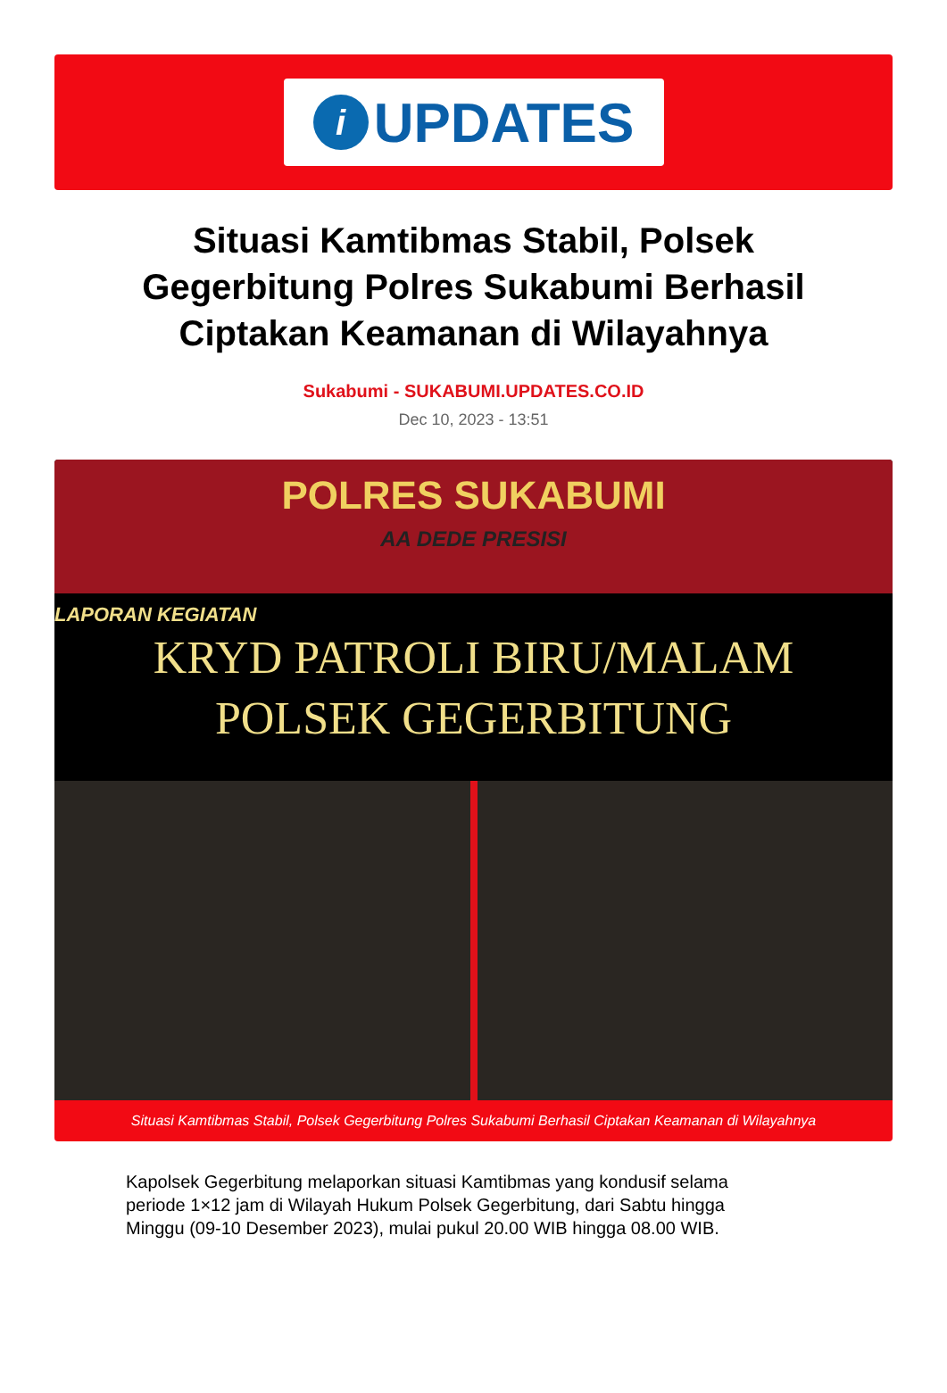i UPDATES
Situasi Kamtibmas Stabil, Polsek Gegerbitung Polres Sukabumi Berhasil Ciptakan Keamanan di Wilayahnya
Sukabumi - SUKABUMI.UPDATES.CO.ID
Dec 10, 2023 - 13:51
POLRES SUKABUMI
AA DEDE PRESISI
LAPORAN KEGIATAN
KRYD PATROLI BIRU/MALAM
POLSEK GEGERBITUNG
Situasi Kamtibmas Stabil, Polsek Gegerbitung Polres Sukabumi Berhasil Ciptakan Keamanan di Wilayahnya
Kapolsek Gegerbitung melaporkan situasi Kamtibmas yang kondusif selama periode 1×12 jam di Wilayah Hukum Polsek Gegerbitung, dari Sabtu hingga Minggu (09-10 Desember 2023), mulai pukul 20.00 WIB hingga 08.00 WIB.